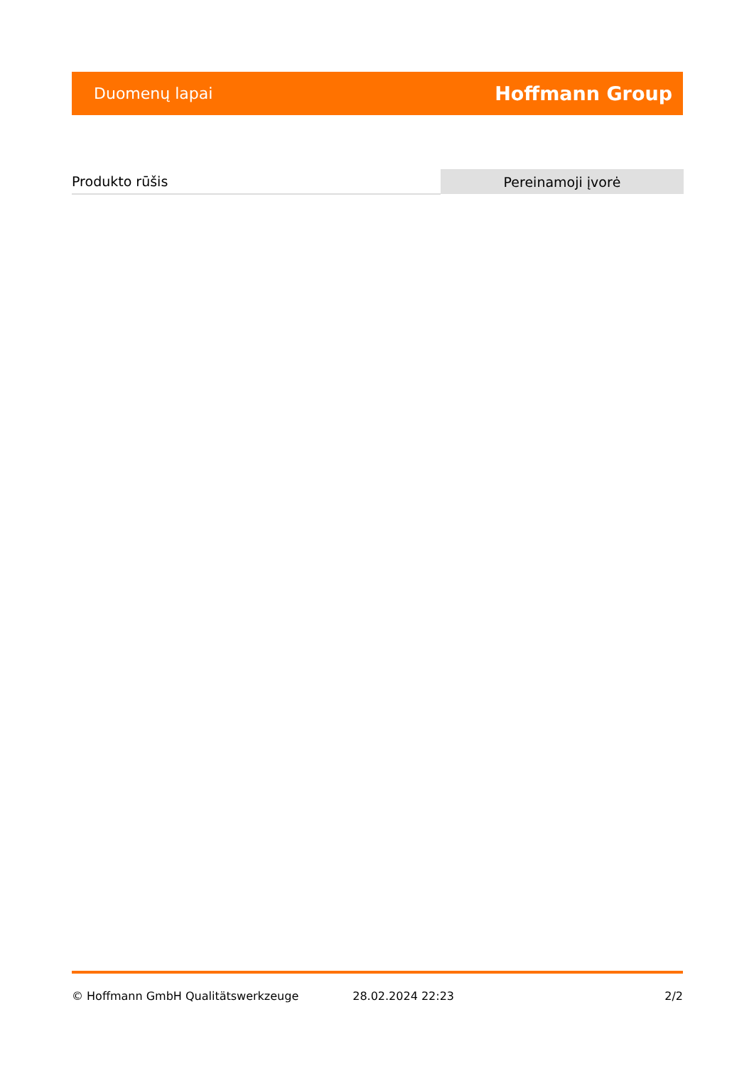Duomenų lapai Hoffmann Group
| Produkto rūšis | Pereinamoji įvorė |
© Hoffmann GmbH Qualitätswerkzeuge 28.02.2024 22:23 2/2